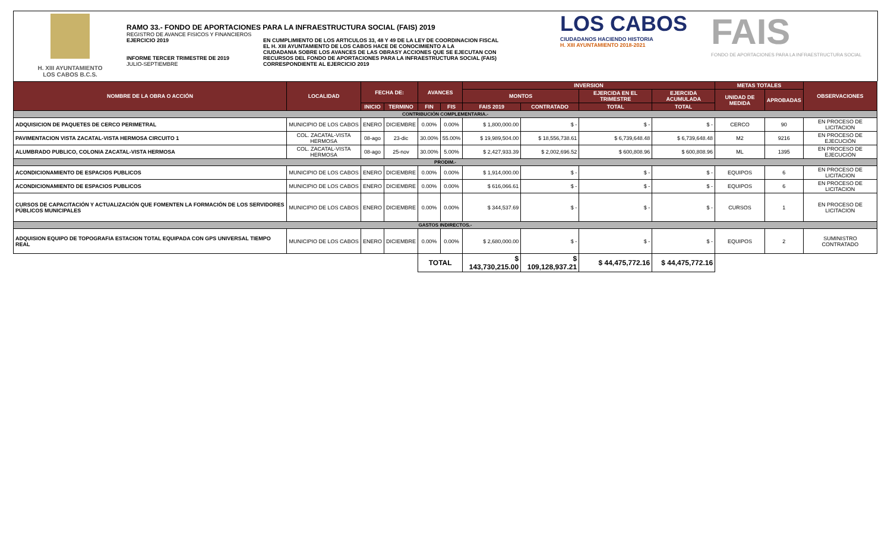H. XIII AYUNTAMIENTO
LOS CABOS B.C.S.
RAMO 33.- FONDO DE APORTACIONES PARA LA INFRAESTRUCTURA SOCIAL (FAIS) 2019
REGISTRO DE AVANCE FISICOS Y FINANCIEROS
EJERCICIO 2019
INFORME TERCER TRIMESTRE DE 2019
JULIO-SEPTIEMBRE
EN CUMPLIMIENTO DE LOS ARTICULOS 33, 48 Y 49 DE LA LEY DE COORDINACION FISCAL
EL H. XIII AYUNTAMIENTO DE LOS CABOS HACE DE CONOCIMIENTO A LA
CIUDADANIA SOBRE LOS AVANCES DE LAS OBRASY ACCIONES QUE SE EJECUTAN CON
RECURSOS DEL FONDO DE APORTACIONES PARA LA INFRAESTRUCTURA SOCIAL (FAIS)
CORRESPONDIENTE AL EJERCICIO 2019
LOS CABOS
CIUDADANOS HACIENDO HISTORIA
H. XIII AYUNTAMIENTO 2018-2021
FAIS
FONDO DE APORTACIONES PARA LA INFRAESTRUCTURA SOCIAL
| NOMBRE DE LA OBRA O ACCIÓN | LOCALIDAD | FECHA DE: | | AVANCES | | INVERSION | | | | METAS TOTALES | | OBSERVACIONES |
| --- | --- | --- | --- | --- | --- | --- | --- | --- | --- | --- | --- | --- |
| | | | | | | MONTOS | | EJERCIDA EN EL TRIMESTRE | EJERCIDA ACUMULADA | UNIDAD DE MEDIDA | APROBADAS | |
| | | INICIO | TERMINO | FIN | FIS | FAIS 2019 | CONTRATADO | TOTAL | TOTAL | | | |
| CONTRIBUCIÓN COMPLEMENTARIA.- | | | | | | | | | | | | |
| ADQUISICION DE PAQUETES DE CERCO PERIMETRAL | MUNICIPIO DE LOS CABOS | ENERO | DICIEMBRE | 0.00% | 0.00% | $ 1,800,000.00 | $ - | $ - | $ - | CERCO | 90 | EN PROCESO DE LICITACION |
| PAVIMENTACION VISTA ZACATAL-VISTA HERMOSA CIRCUITO 1 | COL. ZACATAL-VISTA HERMOSA | 08-ago | 23-dic | 30.00% | 55.00% | $ 19,989,504.00 | $ 18,556,738.61 | $ 6,739,648.48 | $ 6,739,648.48 | M2 | 9216 | EN PROCESO DE EJECUCIÓN |
| ALUMBRADO PUBLICO, COLONIA ZACATAL-VISTA HERMOSA | COL. ZACATAL-VISTA HERMOSA | 08-ago | 25-nov | 30.00% | 5.00% | $ 2,427,933.39 | $ 2,002,696.52 | $ 600,808.96 | $ 600,808.96 | ML | 1395 | EN PROCESO DE EJECUCIÓN |
| PRODIM.- | | | | | | | | | | | | |
| ACONDICIONAMIENTO DE ESPACIOS PUBLICOS | MUNICIPIO DE LOS CABOS | ENERO | DICIEMBRE | 0.00% | 0.00% | $ 1,914,000.00 | $ - | $ - | $ - | EQUIPOS | 6 | EN PROCESO DE LICITACION |
| ACONDICIONAMIENTO DE ESPACIOS PUBLICOS | MUNICIPIO DE LOS CABOS | ENERO | DICIEMBRE | 0.00% | 0.00% | $ 616,066.61 | $ - | $ - | $ - | EQUIPOS | 6 | EN PROCESO DE LICITACION |
| CURSOS DE CAPACITACIÓN Y ACTUALIZACIÓN QUE FOMENTEN LA FORMACIÓN DE LOS SERVIDORES PÚBLICOS MUNICIPALES | MUNICIPIO DE LOS CABOS | ENERO | DICIEMBRE | 0.00% | 0.00% | $ 344,537.69 | $ - | $ - | $ - | CURSOS | 1 | EN PROCESO DE LICITACION |
| GASTOS INDIRECTOS.- | | | | | | | | | | | | |
| ADQUISION EQUIPO DE TOPOGRAFIA ESTACION TOTAL EQUIPADA CON GPS UNIVERSAL TIEMPO REAL | MUNICIPIO DE LOS CABOS | ENERO | DICIEMBRE | 0.00% | 0.00% | $ 2,680,000.00 | $ - | $ - | $ - | EQUIPOS | 2 | SUMINISTRO CONTRATADO |
| | | | | TOTAL | | $ 143,730,215.00 | $ 109,128,937.21 | $ 44,475,772.16 | $ 44,475,772.16 | | | |